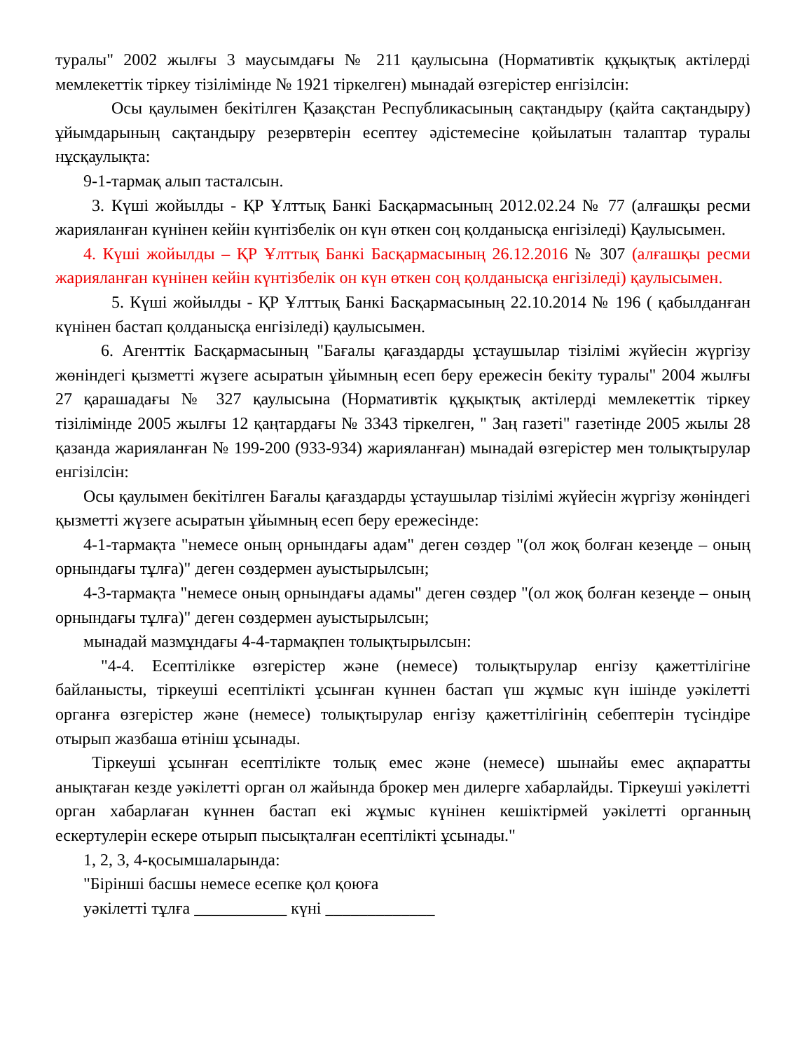туралы" 2002 жылғы 3 маусымдағы № 211 қаулысына (Нормативтік құқықтық актілерді мемлекеттік тіркеу тізілімінде № 1921 тіркелген) мынадай өзгерістер енгізілсін:
Осы қаулымен бекітілген Қазақстан Республикасының сақтандыру (қайта сақтандыру) ұйымдарының сақтандыру резервтерін есептеу әдістемесіне қойылатын талаптар туралы нұсқаулықта:
9-1-тармақ алып тасталсын.
3. Күші жойылды - ҚР Ұлттық Банкі Басқармасының 2012.02.24 № 77 (алғашқы ресми жарияланған күнінен кейін күнтізбелік он күн өткен соң қолданысқа енгізіледі) Қаулысымен.
4. Күші жойылды – ҚР Ұлттық Банкі Басқармасының 26.12.2016 № 307 (алғашқы ресми жарияланған күнінен кейін күнтізбелік он күн өткен соң қолданысқа енгізіледі) қаулысымен.
5. Күші жойылды - ҚР Ұлттық Банкі Басқармасының 22.10.2014 № 196 ( қабылданған күнінен бастап қолданысқа енгізіледі) қаулысымен.
6. Агенттік Басқармасының "Бағалы қағаздарды ұстаушылар тізілімі жүйесін жүргізу жөніндегі қызметті жүзеге асыратын ұйымның есеп беру ережесін бекіту туралы" 2004 жылғы 27 қарашадағы № 327 қаулысына (Нормативтік құқықтық актілерді мемлекеттік тіркеу тізілімінде 2005 жылғы 12 қаңтардағы № 3343 тіркелген, " Заң газеті" газетінде 2005 жылы 28 қазанда жарияланған № 199-200 (933-934) жарияланған) мынадай өзгерістер мен толықтырулар енгізілсін:
Осы қаулымен бекітілген Бағалы қағаздарды ұстаушылар тізілімі жүйесін жүргізу жөніндегі қызметті жүзеге асыратын ұйымның есеп беру ережесінде:
4-1-тармақта "немесе оның орнындағы адам" деген сөздер "(ол жоқ болған кезеңде – оның орнындағы тұлға)" деген сөздермен ауыстырылсын;
4-3-тармақта "немесе оның орнындағы адамы" деген сөздер "(ол жоқ болған кезеңде – оның орнындағы тұлға)" деген сөздермен ауыстырылсын;
мынадай мазмұндағы 4-4-тармақпен толықтырылсын:
"4-4. Есептілікке өзгерістер және (немесе) толықтырулар енгізу қажеттілігіне байланысты, тіркеуші есептілікті ұсынған күннен бастап үш жұмыс күн ішінде уәкілетті органға өзгерістер және (немесе) толықтырулар енгізу қажеттілігінің себептерін түсіндіре отырып жазбаша өтініш ұсынады.
Тіркеуші ұсынған есептілікте толық емес және (немесе) шынайы емес ақпаратты анықтаған кезде уәкілетті орган ол жайында брокер мен дилерге хабарлайды. Тіркеуші уәкілетті орган хабарлаған күннен бастап екі жұмыс күнінен кешіктірмей уәкілетті органның ескертулерін ескере отырып пысықталған есептілікті ұсынады."
1, 2, 3, 4-қосымшаларында:
"Бірінші басшы немесе есепке қол қоюға
уәкілетті тұлға ___________ күні _____________